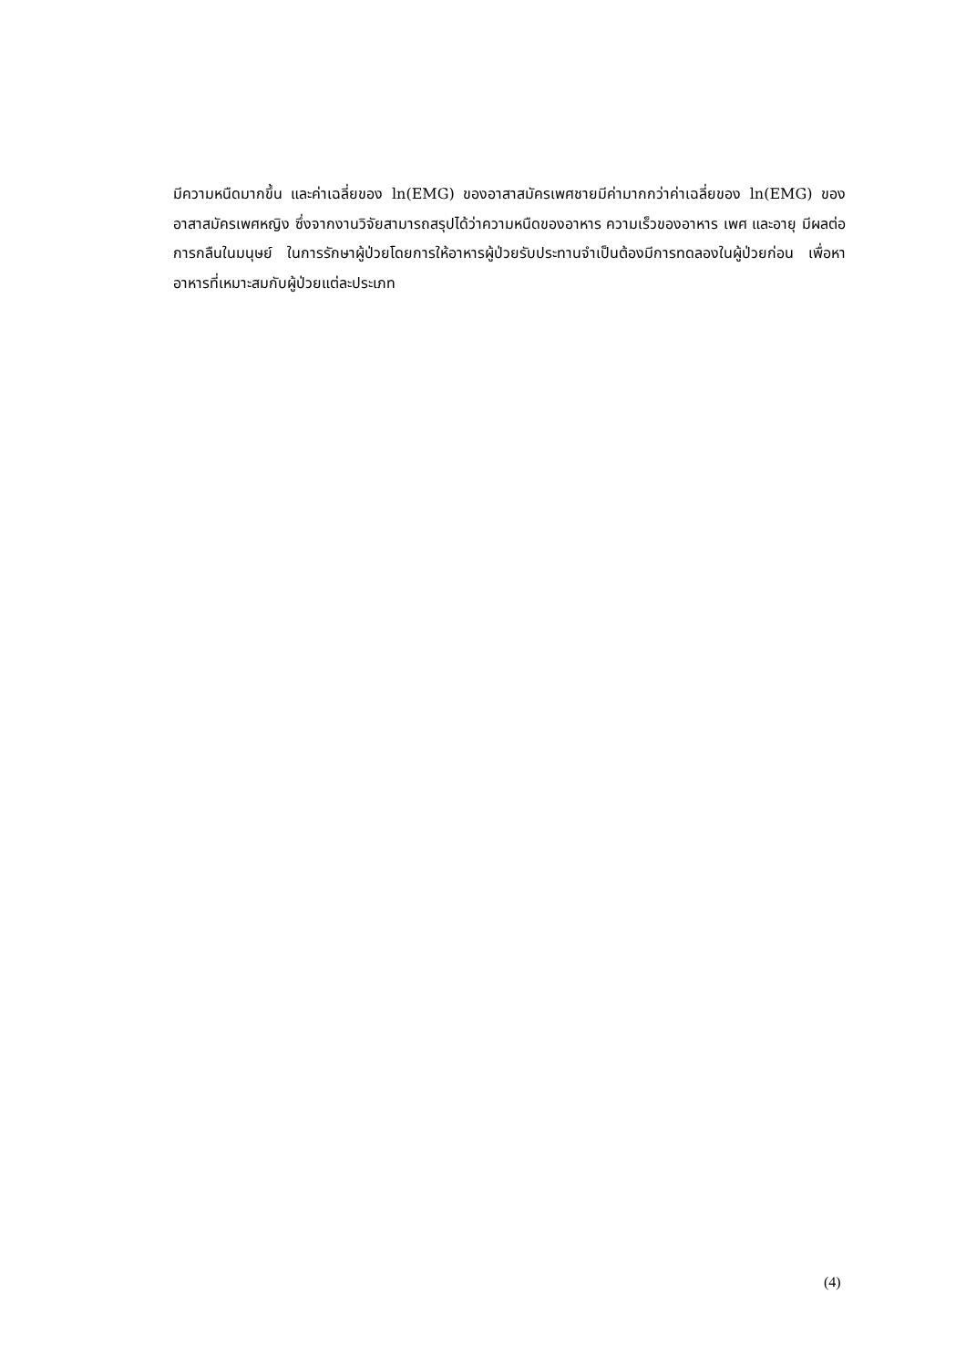มีความหนืดมากขึ้น และค่าเฉลี่ยของ ln(EMG) ของอาสาสมัครเพศชายมีค่ามากกว่าค่าเฉลี่ยของ ln(EMG) ของอาสาสมัครเพศหญิง ซึ่งจากงานวิจัยสามารถสรุปได้ว่าความหนืดของอาหาร ความเร็วของอาหาร เพศ และอายุ มีผลต่อการกลืนในมนุษย์ ในการรักษาผู้ป่วยโดยการให้อาหารผู้ป่วยรับประทานจำเป็นต้องมีการทดลองในผู้ป่วยก่อน เพื่อหาอาหารที่เหมาะสมกับผู้ป่วยแต่ละประเภท
(4)